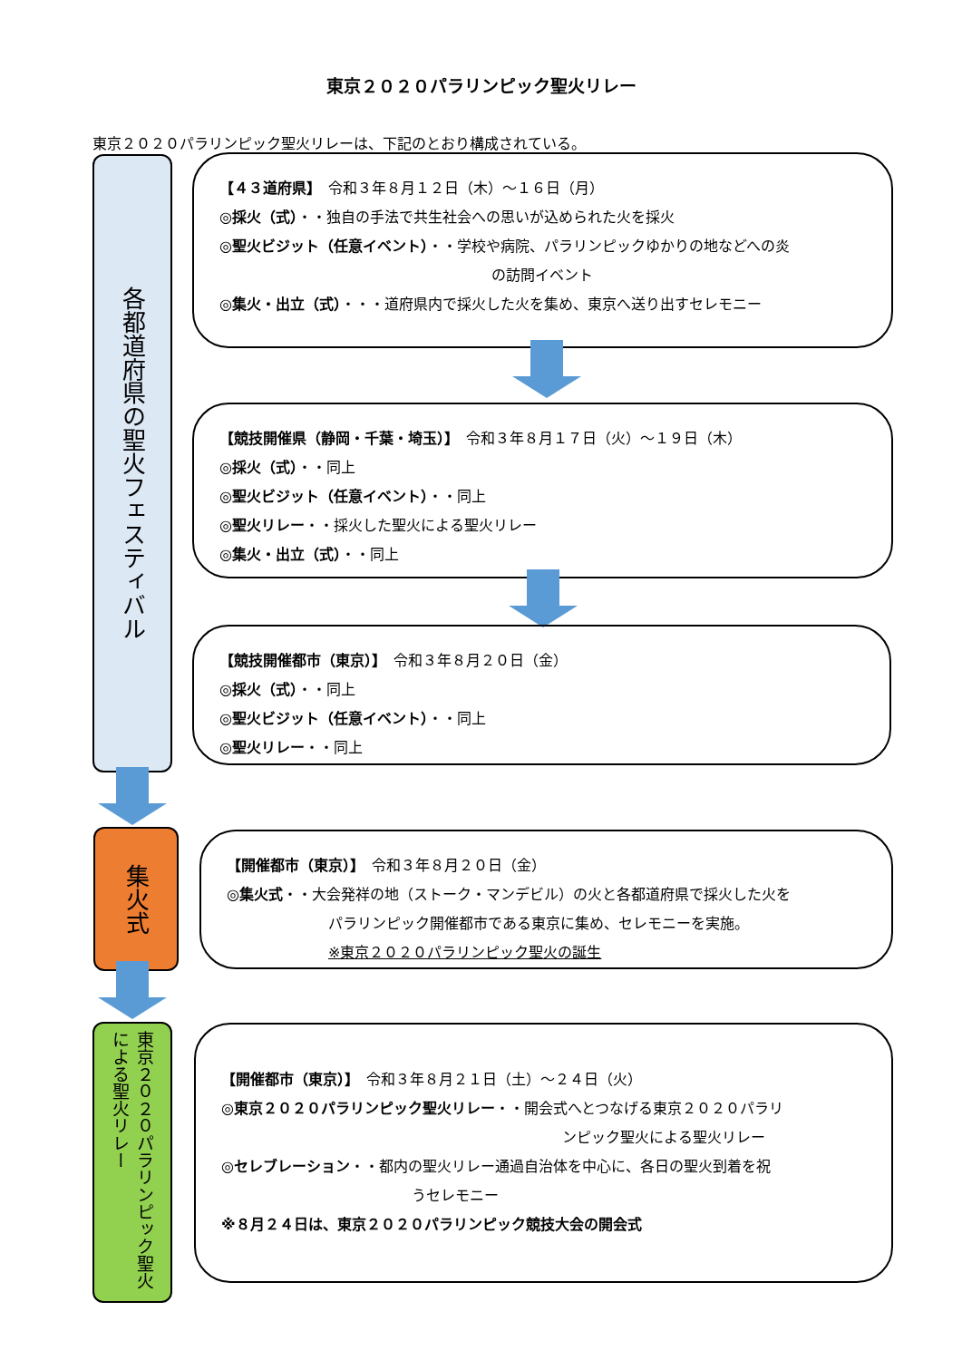東京２０２０パラリンピック聖火リレー
東京２０２０パラリンピック聖火リレーは、下記のとおり構成されている。
各都道府県の聖火フェスティバル
【４３道府県】　令和３年８月１２日（木）～１６日（月）
◎採火（式）・・独自の手法で共生社会への思いが込められた火を採火
◎聖火ビジット（任意イベント）・・学校や病院、パラリンピックゆかりの地などへの炎
の訪問イベント
◎集火・出立（式）・・・道府県内で採火した火を集め、東京へ送り出すセレモニー
【競技開催県（静岡・千葉・埼玉）】　令和３年８月１７日（火）～１９日（木）
◎採火（式）・・同上
◎聖火ビジット（任意イベント）・・同上
◎聖火リレー・・採火した聖火による聖火リレー
◎集火・出立（式）・・同上
【競技開催都市（東京）】　令和３年８月２０日（金）
◎採火（式）・・同上
◎聖火ビジット（任意イベント）・・同上
◎聖火リレー・・同上
集火式
【開催都市（東京）】　令和３年８月２０日（金）
◎集火式・・大会発祥の地（ストーク・マンデビル）の火と各都道府県で採火した火を
パラリンピック開催都市である東京に集め、セレモニーを実施。
※東京２０２０パラリンピック聖火の誕生
東京２０２０パラリンピック聖火による聖火リレー
【開催都市（東京）】　令和３年８月２１日（土）～２４日（火）
◎東京２０２０パラリンピック聖火リレー・・開会式へとつなげる東京２０２０パラリ
ンピック聖火による聖火リレー
◎セレブレーション・・都内の聖火リレー通過自治体を中心に、各日の聖火到着を祝
うセレモニー
※８月２４日は、東京２０２０パラリンピック競技大会の開会式